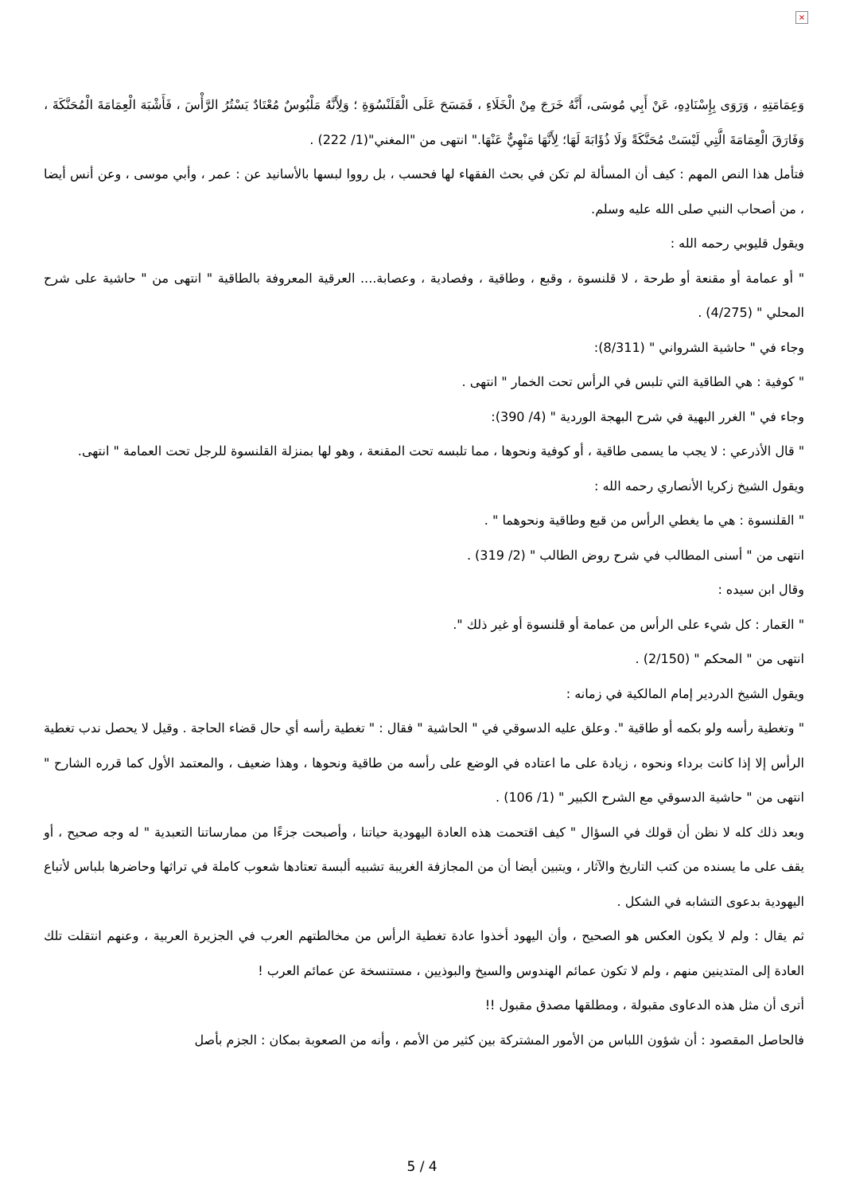×
وَعِمَامَتِهِ ، وَرَوَى بِإِسْنَادِهِ، عَنْ أَبِي مُوسَى، أَنَّهُ خَرَجَ مِنْ الْخَلَاءِ ، فَمَسَحَ عَلَى الْقَلَنْسُوَةِ ؛ وَلِأَنَّهُ مَلْبُوسٌ مُعْتَادٌ يَسْتُرُ الرَّأْسَ ، فَأَشْبَهَ الْعِمَامَةَ الْمُحَنَّكَةَ ، وَفَارَقَ الْعِمَامَةَ الَّتِي لَيْسَتْ مُحَنَّكَةً وَلَا ذُؤَابَةَ لَهَا؛ لِأَنَّهَا مَنْهِيٌّ عَنْهَا." انتهى من "المغني"(1/ 222) .
فتأمل هذا النص المهم : كيف أن المسألة لم تكن في بحث الفقهاء لها فحسب ، بل رووا لبسها بالأسانيد عن : عمر ، وأبي موسى ، وعن أنس أيضا ، من أصحاب النبي صلى الله عليه وسلم.
ويقول قليوبي رحمه الله :
" أو عمامة أو مقنعة أو طرحة ، لا قلنسوة ، وقبع ، وطاقية ، وفصادية ، وعصابة.... العرقية المعروفة بالطاقية " انتهى من " حاشية على شرح المحلي " (4/275) .
وجاء في " حاشية الشرواني " (8/311):
" كوفية : هي الطاقية التي تلبس في الرأس تحت الخمار " انتهى .
وجاء في " الغرر البهية في شرح البهجة الوردية " (4/ 390):
" قال الأذرعي : لا يجب ما يسمى طاقية ، أو كوفية ونحوها ، مما تلبسه تحت المقنعة ، وهو لها بمنزلة القلنسوة للرجل تحت العمامة " انتهى.
ويقول الشيخ زكريا الأنصاري رحمه الله :
" القلنسوة : هي ما يغطي الرأس من قبع وطاقية ونحوهما " .
انتهى من " أسنى المطالب في شرح روض الطالب " (2/ 319) .
وقال ابن سيده :
" العَمار : كل شيء على الرأس من عمامة أو قلنسوة أو غير ذلك ".
انتهى من " المحكم " (2/150) .
ويقول الشيخ الدردير إمام المالكية في زمانه :
" وتغطية رأسه ولو بكمه أو طاقية ". وعلق عليه الدسوقي في " الحاشية " فقال : " تغطية رأسه أي حال قضاء الحاجة . وقيل لا يحصل ندب تغطية الرأس إلا إذا كانت برداء ونحوه ، زيادة على ما اعتاده في الوضع على رأسه من طاقية ونحوها ، وهذا ضعيف ، والمعتمد الأول كما قرره الشارح " انتهى من " حاشية الدسوقي مع الشرح الكبير " (1/ 106) .
وبعد ذلك كله لا نظن أن قولك في السؤال " كيف اقتحمت هذه العادة اليهودية حياتنا ، وأصبحت جزءًا من ممارساتنا التعبدية " له وجه صحيح ، أو يقف على ما يسنده من كتب التاريخ والآثار ، ويتبين أيضا أن من المجازفة الغريبة تشبيه ألبسة تعتادها شعوب كاملة في تراثها وحاضرها بلباس لأتباع اليهودية بدعوى التشابه في الشكل .
ثم يقال : ولم لا يكون العكس هو الصحيح ، وأن اليهود أخذوا عادة تغطية الرأس من مخالطتهم العرب في الجزيرة العربية ، وعنهم انتقلت تلك العادة إلى المتدينين منهم ، ولم لا تكون عمائم الهندوس والسيخ والبوذيين ، مستنسخة عن عمائم العرب !
أترى أن مثل هذه الدعاوى مقبولة ، ومطلقها مصدق مقبول !!
فالحاصل المقصود : أن شؤون اللباس من الأمور المشتركة بين كثير من الأمم ، وأنه من الصعوبة بمكان : الجزم بأصل
5 / 4